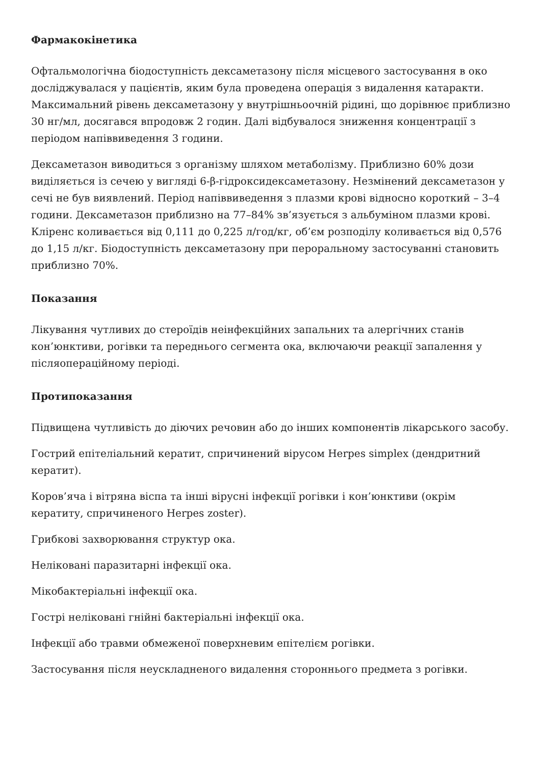Фармакокінетика
Офтальмологічна біодоступність дексаметазону після місцевого застосування в око досліджувалася у пацієнтів, яким була проведена операція з видалення катаракти. Максимальний рівень дексаметазону у внутрішньоочній рідині, що дорівнює приблизно 30 нг/мл, досягався впродовж 2 годин. Далі відбувалося зниження концентрації з періодом напіввиведення 3 години.
Дексаметазон виводиться з організму шляхом метаболізму. Приблизно 60% дози виділяється із сечею у вигляді 6-β-гідроксидексаметазону. Незмінений дексаметазон у сечі не був виявлений. Період напіввиведення з плазми крові відносно короткий – 3–4 години. Дексаметазон приблизно на 77–84% зв’язується з альбуміном плазми крові. Кліренс коливається від 0,111 до 0,225 л/год/кг, об’єм розподілу коливається від 0,576 до 1,15 л/кг. Біодоступність дексаметазону при пероральному застосуванні становить приблизно 70%.
Показання
Лікування чутливих до стероїдів неінфекційних запальних та алергічних станів кон’юнктиви, рогівки та переднього сегмента ока, включаючи реакції запалення у післяопераційному періоді.
Протипоказання
Підвищена чутливість до діючих речовин або до інших компонентів лікарського засобу.
Гострий епітеліальний кератит, спричинений вірусом Herpes simplex (дендритний кератит).
Коров’яча і вітряна віспа та інші вірусні інфекції рогівки і кон’юнктиви (окрім кератиту, спричиненого Herpes zoster).
Грибкові захворювання структур ока.
Неліковані паразитарні інфекції ока.
Мікобактеріальні інфекції ока.
Гострі неліковані гнійні бактеріальні інфекції ока.
Інфекції або травми обмеженої поверхневим епітелієм рогівки.
Застосування після неускладненого видалення стороннього предмета з рогівки.